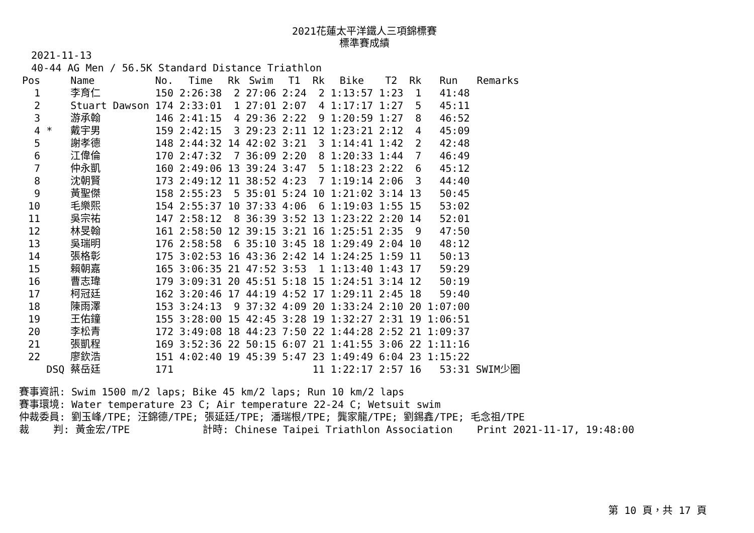2021花蓮太平洋鐵人三項錦標賽
標準賽成績
2021-11-13 40-44 AG Men / 56.5K Standard Distance Triathlon
| Pos | | Name | No. | Time | Rk | Swim | T1 | Rk | Bike | T2 | Rk | Run | Remarks |
| --- | --- | --- | --- | --- | --- | --- | --- | --- | --- | --- | --- | --- | --- |
| 1 | | 李育仁 | 150 | 2:26:38 | 2 | 27:06 | 2:24 | 2 | 1:13:57 | 1:23 | 1 | 41:48 | |
| 2 | | Stuart Dawson | 174 | 2:33:01 | 1 | 27:01 | 2:07 | 4 | 1:17:17 | 1:27 | 5 | 45:11 | |
| 3 | | 游承翰 | 146 | 2:41:15 | 4 | 29:36 | 2:22 | 9 | 1:20:59 | 1:27 | 8 | 46:52 | |
| 4 | * | 戴宇男 | 159 | 2:42:15 | 3 | 29:23 | 2:11 | 12 | 1:23:21 | 2:12 | 4 | 45:09 | |
| 5 | | 謝孝德 | 148 | 2:44:32 | 14 | 42:02 | 3:21 | 3 | 1:14:41 | 1:42 | 2 | 42:48 | |
| 6 | | 江偉倫 | 170 | 2:47:32 | 7 | 36:09 | 2:20 | 8 | 1:20:33 | 1:44 | 7 | 46:49 | |
| 7 | | 仲永凱 | 160 | 2:49:06 | 13 | 39:24 | 3:47 | 5 | 1:18:23 | 2:22 | 6 | 45:12 | |
| 8 | | 沈朝賢 | 173 | 2:49:12 | 11 | 38:52 | 4:23 | 7 | 1:19:14 | 2:06 | 3 | 44:40 | |
| 9 | | 黃聖傑 | 158 | 2:55:23 | 5 | 35:01 | 5:24 | 10 | 1:21:02 | 3:14 | 13 | 50:45 | |
| 10 | | 毛樂熙 | 154 | 2:55:37 | 10 | 37:33 | 4:06 | 6 | 1:19:03 | 1:55 | 15 | 53:02 | |
| 11 | | 吳宗祐 | 147 | 2:58:12 | 8 | 36:39 | 3:52 | 13 | 1:23:22 | 2:20 | 14 | 52:01 | |
| 12 | | 林旻翰 | 161 | 2:58:50 | 12 | 39:15 | 3:21 | 16 | 1:25:51 | 2:35 | 9 | 47:50 | |
| 13 | | 吳瑞明 | 176 | 2:58:58 | 6 | 35:10 | 3:45 | 18 | 1:29:49 | 2:04 | 10 | 48:12 | |
| 14 | | 張格彰 | 175 | 3:02:53 | 16 | 43:36 | 2:42 | 14 | 1:24:25 | 1:59 | 11 | 50:13 | |
| 15 | | 賴朝嘉 | 165 | 3:06:35 | 21 | 47:52 | 3:53 | 1 | 1:13:40 | 1:43 | 17 | 59:29 | |
| 16 | | 曹志瑋 | 179 | 3:09:31 | 20 | 45:51 | 5:18 | 15 | 1:24:51 | 3:14 | 12 | 50:19 | |
| 17 | | 柯冠廷 | 162 | 3:20:46 | 17 | 44:19 | 4:52 | 17 | 1:29:11 | 2:45 | 18 | 59:40 | |
| 18 | | 陳雨澤 | 153 | 3:24:13 | 9 | 37:32 | 4:09 | 20 | 1:33:24 | 2:10 | 20 | 1:07:00 | |
| 19 | | 王佑鐘 | 155 | 3:28:00 | 15 | 42:45 | 3:28 | 19 | 1:32:27 | 2:31 | 19 | 1:06:51 | |
| 20 | | 李松青 | 172 | 3:49:08 | 18 | 44:23 | 7:50 | 22 | 1:44:28 | 2:52 | 21 | 1:09:37 | |
| 21 | | 張凱程 | 169 | 3:52:36 | 22 | 50:15 | 6:07 | 21 | 1:41:55 | 3:06 | 22 | 1:11:16 | |
| 22 | | 廖欽浩 | 151 | 4:02:40 | 19 | 45:39 | 5:47 | 23 | 1:49:49 | 6:04 | 23 | 1:15:22 | |
| | DSQ | 蔡岳廷 | 171 | | | | | 11 | 1:22:17 | 2:57 | 16 | 53:31 | SWIM少圈 |
賽事資訊: Swim 1500 m/2 laps; Bike 45 km/2 laps; Run 10 km/2 laps 賽事環境: Water temperature 23 C; Air temperature 22-24 C; Wetsuit swim 仲裁委員: 劉玉峰/TPE; 汪錦德/TPE; 張延廷/TPE; 潘瑞根/TPE; 龔家龍/TPE; 劉錫鑫/TPE; 毛念祖/TPE 裁 判: 黃金宏/TPE 計時: Chinese Taipei Triathlon Association Print 2021-11-17, 19:48:00
第 10 頁，共 17 頁